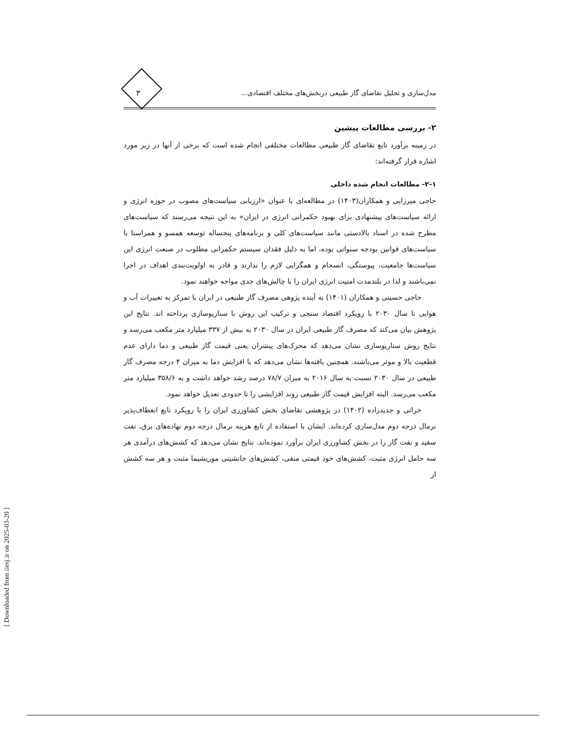مدل‌سازی و تحلیل تقاضای گاز طبیعی دربخش‌های مختلف اقتصادی... ۳
۲- بررسی مطالعات پیشین
در زمینه برآورد تابع تقاضای گاز طبیعی مطالعات مختلفی انجام شده است که برخی از آنها در زیر مورد اشاره قرار گرفته‌اند:
۲-۱- مطالعات انجام شده داخلی
حاجی میرزایی و همکاران(۱۴۰۳) در مطالعه‌ای با عنوان «ارزیابی سیاست‌های مصوب در حوزه انرژی و ارائه سیاست‌های پیشنهادی برای بهبود حکمرانی انرژی در ایران» به این نتیجه می‌رسند که سیاست‌های مطرح شده در اسناد بالادستی مانند سیاست‌های کلی و برنامه‌های پنجساله توسعه همسو و همراستا با سیاست‌های قوانین بودجه سنواتی بوده، اما به دلیل فقدان سیستم حکمرانی مطلوب در صنعت انرژی این سیاست‌ها جامعیت، پیوستگی، انسجام و همگرایی لازم را ندارند و قادر به اولویت‌بندی اهداف در اجرا نمی‌باشند و لذا در بلندمدت امنیت انرژی ایران را با چالش‌های جدی مواجه خواهند نمود.
حاجی حسینی و همکاران (۱۴۰۱) به آینده پژوهی مصرف گاز طبیعی در ایران با تمرکز به تغییرات آب و هوایی تا سال ۲۰۳۰ با رویکرد اقتصاد سنجی و ترکیب این روش با سناریوسازی پرداخته اند. نتایج این پژوهش بیان می‌کند که مصرف گاز طبیعی ایران در سال ۲۰۳۰ به بیش از ۳۳۷ میلیارد متر مکعب می‌رسد و نتایج روش سناریوسازی نشان می‌دهد که محرک‌های پیشران یعنی قیمت گاز طبیعی و دما دارای عدم قطعیت بالا و موثر می‌باشند. همچنین یافته‌ها نشان می‌دهد که با افزایش دما به میزان ۴ درجه مصرف گاز طبیعی در سال ۲۰۳۰ نسبت به سال ۲۰۱۶ به میزان ۷۸/۷ درصد رشد خواهد داشت و به ۳۵۸/۶ میلیارد متر مکعب می‌رسد. البته افزایش قیمت گاز طبیعی روند افزایشی را تا حدودی تعدیل خواهد نمود.
خراتی و جدیدزاده (۱۴۰۲) در پژوهشی تقاضای بخش کشاورزی ایران را با رویکرد تابع انعطاف‌پذیر نرمال درجه دوم مدل‌سازی کرده‌اند. ایشان با استفاده از تابع هزینه نرمال درجه دوم نهاده‌های برق، نفت سفید و نفت گاز را در بخش کشاورزی ایران برآورد نموده‌اند. نتایج نشان می‌دهد که کشش‌های درآمدی هر سه حامل انرژی مثبت، کشش‌های خود قیمتی منفی، کشش‌های جانشینی موریشیما مثبت و هر سه کشش از
[ Downloaded from iiesj.ir on 2025-03-20 ]